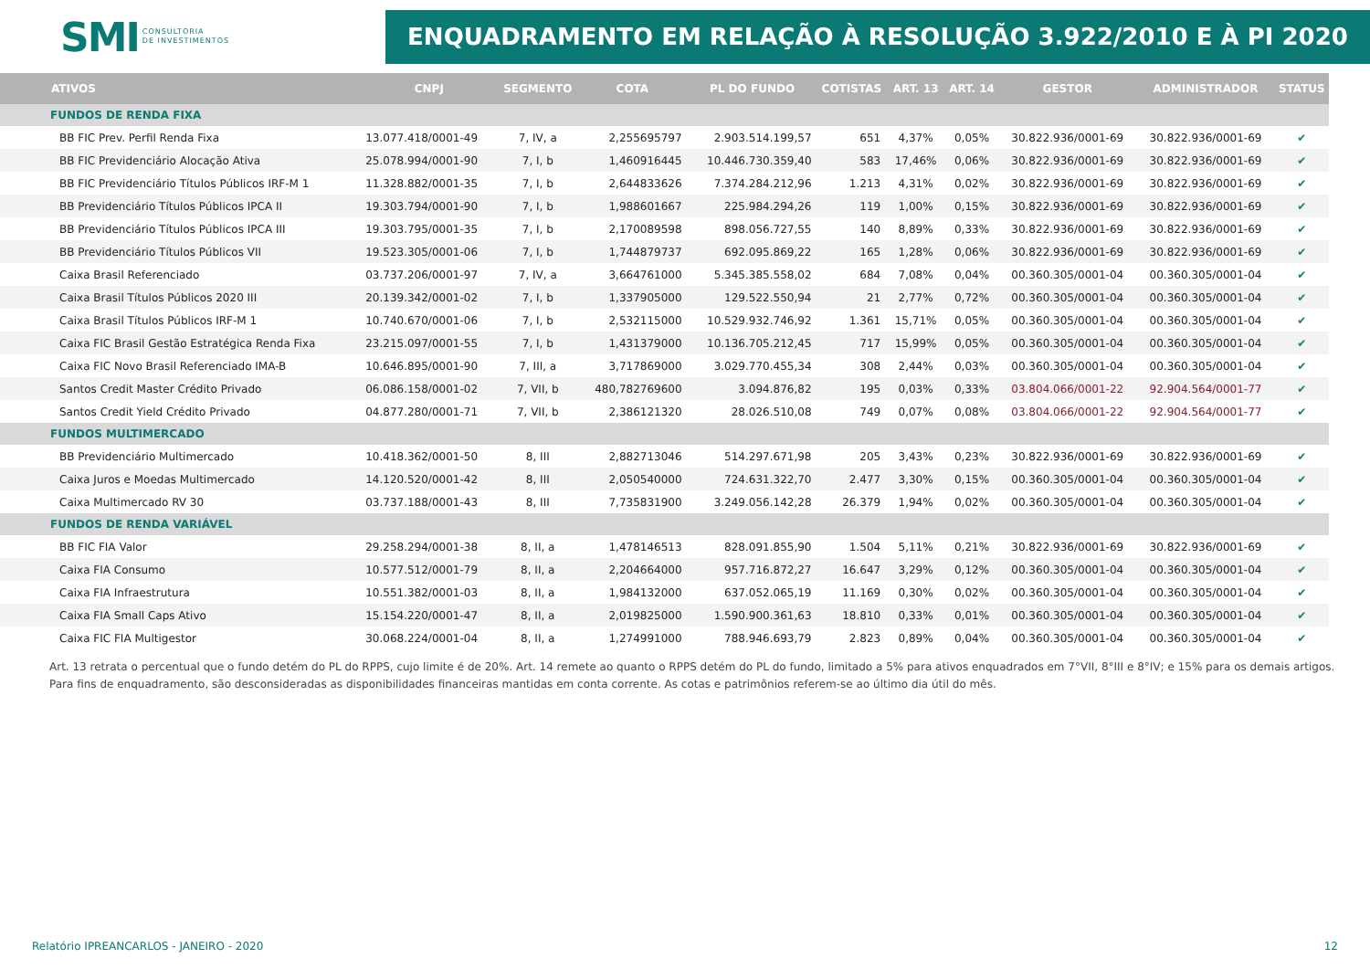SMI CONSULTORIA
DE INVESTIMENTOS
ENQUADRAMENTO EM RELAÇÃO À RESOLUÇÃO 3.922/2010 E À PI 2020
| ATIVOS | CNPJ | SEGMENTO | COTA | PL DO FUNDO | COTISTAS | ART. 13 | ART. 14 | GESTOR | ADMINISTRADOR | STATUS |
| --- | --- | --- | --- | --- | --- | --- | --- | --- | --- | --- |
| FUNDOS DE RENDA FIXA | | | | | | | | | | |
| BB FIC Prev. Perfil Renda Fixa | 13.077.418/0001-49 | 7, IV, a | 2,255695797 | 2.903.514.199,57 | 651 | 4,37% | 0,05% | 30.822.936/0001-69 | 30.822.936/0001-69 | ✔ |
| BB FIC Previdenciário Alocação Ativa | 25.078.994/0001-90 | 7, I, b | 1,460916445 | 10.446.730.359,40 | 583 | 17,46% | 0,06% | 30.822.936/0001-69 | 30.822.936/0001-69 | ✔ |
| BB FIC Previdenciário Títulos Públicos IRF-M 1 | 11.328.882/0001-35 | 7, I, b | 2,644833626 | 7.374.284.212,96 | 1.213 | 4,31% | 0,02% | 30.822.936/0001-69 | 30.822.936/0001-69 | ✔ |
| BB Previdenciário Títulos Públicos IPCA II | 19.303.794/0001-90 | 7, I, b | 1,988601667 | 225.984.294,26 | 119 | 1,00% | 0,15% | 30.822.936/0001-69 | 30.822.936/0001-69 | ✔ |
| BB Previdenciário Títulos Públicos IPCA III | 19.303.795/0001-35 | 7, I, b | 2,170089598 | 898.056.727,55 | 140 | 8,89% | 0,33% | 30.822.936/0001-69 | 30.822.936/0001-69 | ✔ |
| BB Previdenciário Títulos Públicos VII | 19.523.305/0001-06 | 7, I, b | 1,744879737 | 692.095.869,22 | 165 | 1,28% | 0,06% | 30.822.936/0001-69 | 30.822.936/0001-69 | ✔ |
| Caixa Brasil Referenciado | 03.737.206/0001-97 | 7, IV, a | 3,664761000 | 5.345.385.558,02 | 684 | 7,08% | 0,04% | 00.360.305/0001-04 | 00.360.305/0001-04 | ✔ |
| Caixa Brasil Títulos Públicos 2020 III | 20.139.342/0001-02 | 7, I, b | 1,337905000 | 129.522.550,94 | 21 | 2,77% | 0,72% | 00.360.305/0001-04 | 00.360.305/0001-04 | ✔ |
| Caixa Brasil Títulos Públicos IRF-M 1 | 10.740.670/0001-06 | 7, I, b | 2,532115000 | 10.529.932.746,92 | 1.361 | 15,71% | 0,05% | 00.360.305/0001-04 | 00.360.305/0001-04 | ✔ |
| Caixa FIC Brasil Gestão Estratégica Renda Fixa | 23.215.097/0001-55 | 7, I, b | 1,431379000 | 10.136.705.212,45 | 717 | 15,99% | 0,05% | 00.360.305/0001-04 | 00.360.305/0001-04 | ✔ |
| Caixa FIC Novo Brasil Referenciado IMA-B | 10.646.895/0001-90 | 7, III, a | 3,717869000 | 3.029.770.455,34 | 308 | 2,44% | 0,03% | 00.360.305/0001-04 | 00.360.305/0001-04 | ✔ |
| Santos Credit Master Crédito Privado | 06.086.158/0001-02 | 7, VII, b | 480,782769600 | 3.094.876,82 | 195 | 0,03% | 0,33% | 03.804.066/0001-22 | 92.904.564/0001-77 | ✔ |
| Santos Credit Yield Crédito Privado | 04.877.280/0001-71 | 7, VII, b | 2,386121320 | 28.026.510,08 | 749 | 0,07% | 0,08% | 03.804.066/0001-22 | 92.904.564/0001-77 | ✔ |
| FUNDOS MULTIMERCADO | | | | | | | | | | |
| BB Previdenciário Multimercado | 10.418.362/0001-50 | 8, III | 2,882713046 | 514.297.671,98 | 205 | 3,43% | 0,23% | 30.822.936/0001-69 | 30.822.936/0001-69 | ✔ |
| Caixa Juros e Moedas Multimercado | 14.120.520/0001-42 | 8, III | 2,050540000 | 724.631.322,70 | 2.477 | 3,30% | 0,15% | 00.360.305/0001-04 | 00.360.305/0001-04 | ✔ |
| Caixa Multimercado RV 30 | 03.737.188/0001-43 | 8, III | 7,735831900 | 3.249.056.142,28 | 26.379 | 1,94% | 0,02% | 00.360.305/0001-04 | 00.360.305/0001-04 | ✔ |
| FUNDOS DE RENDA VARIÁVEL | | | | | | | | | | |
| BB FIC FIA Valor | 29.258.294/0001-38 | 8, II, a | 1,478146513 | 828.091.855,90 | 1.504 | 5,11% | 0,21% | 30.822.936/0001-69 | 30.822.936/0001-69 | ✔ |
| Caixa FIA Consumo | 10.577.512/0001-79 | 8, II, a | 2,204664000 | 957.716.872,27 | 16.647 | 3,29% | 0,12% | 00.360.305/0001-04 | 00.360.305/0001-04 | ✔ |
| Caixa FIA Infraestrutura | 10.551.382/0001-03 | 8, II, a | 1,984132000 | 637.052.065,19 | 11.169 | 0,30% | 0,02% | 00.360.305/0001-04 | 00.360.305/0001-04 | ✔ |
| Caixa FIA Small Caps Ativo | 15.154.220/0001-47 | 8, II, a | 2,019825000 | 1.590.900.361,63 | 18.810 | 0,33% | 0,01% | 00.360.305/0001-04 | 00.360.305/0001-04 | ✔ |
| Caixa FIC FIA Multigestor | 30.068.224/0001-04 | 8, II, a | 1,274991000 | 788.946.693,79 | 2.823 | 0,89% | 0,04% | 00.360.305/0001-04 | 00.360.305/0001-04 | ✔ |
Art. 13 retrata o percentual que o fundo detém do PL do RPPS, cujo limite é de 20%. Art. 14 remete ao quanto o RPPS detém do PL do fundo, limitado a 5% para ativos enquadrados em 7°VII, 8°III e 8°IV; e 15% para os demais artigos.
Para fins de enquadramento, são desconsideradas as disponibilidades financeiras mantidas em conta corrente. As cotas e patrimônios referem-se ao último dia útil do mês.
Relatório IPREANCARLOS - JANEIRO - 2020 12